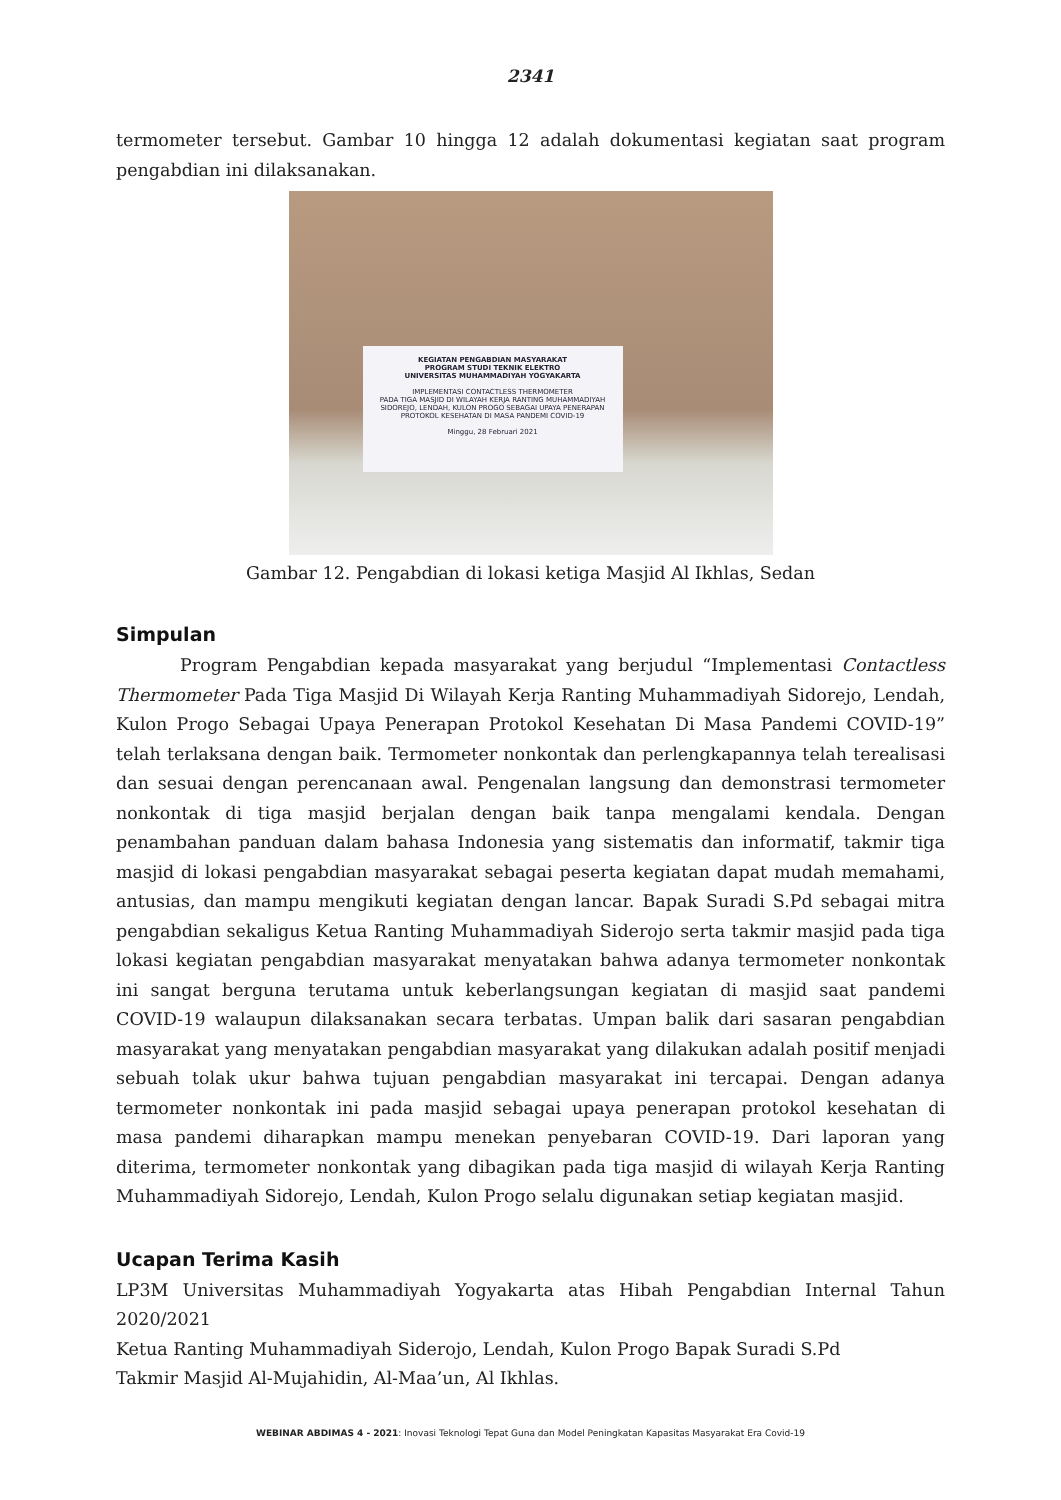2341
termometer tersebut. Gambar 10 hingga 12 adalah dokumentasi kegiatan saat program pengabdian ini dilaksanakan.
KEGIATAN PENGABDIAN MASYARAKAT
PROGRAM STUDI TEKNIK ELEKTRO
UNIVERSITAS MUHAMMADIYAH YOGYAKARTA
IMPLEMENTASI CONTACTLESS THERMOMETER
PADA TIGA MASJID DI WILAYAH KERJA RANTING MUHAMMADIYAH
SIDOREJO, LENDAH, KULON PROGO SEBAGAI UPAYA PENERAPAN
PROTOKOL KESEHATAN DI MASA PANDEMI COVID-19
Minggu, 28 Februari 2021
Gambar 12. Pengabdian di lokasi ketiga Masjid Al Ikhlas, Sedan
Simpulan
Program Pengabdian kepada masyarakat yang berjudul “Implementasi Contactless Thermometer Pada Tiga Masjid Di Wilayah Kerja Ranting Muhammadiyah Sidorejo, Lendah, Kulon Progo Sebagai Upaya Penerapan Protokol Kesehatan Di Masa Pandemi COVID-19” telah terlaksana dengan baik. Termometer nonkontak dan perlengkapannya telah terealisasi dan sesuai dengan perencanaan awal. Pengenalan langsung dan demonstrasi termometer nonkontak di tiga masjid berjalan dengan baik tanpa mengalami kendala. Dengan penambahan panduan dalam bahasa Indonesia yang sistematis dan informatif, takmir tiga masjid di lokasi pengabdian masyarakat sebagai peserta kegiatan dapat mudah memahami, antusias, dan mampu mengikuti kegiatan dengan lancar. Bapak Suradi S.Pd sebagai mitra pengabdian sekaligus Ketua Ranting Muhammadiyah Siderojo serta takmir masjid pada tiga lokasi kegiatan pengabdian masyarakat menyatakan bahwa adanya termometer nonkontak ini sangat berguna terutama untuk keberlangsungan kegiatan di masjid saat pandemi COVID-19 walaupun dilaksanakan secara terbatas. Umpan balik dari sasaran pengabdian masyarakat yang menyatakan pengabdian masyarakat yang dilakukan adalah positif menjadi sebuah tolak ukur bahwa tujuan pengabdian masyarakat ini tercapai. Dengan adanya termometer nonkontak ini pada masjid sebagai upaya penerapan protokol kesehatan di masa pandemi diharapkan mampu menekan penyebaran COVID-19. Dari laporan yang diterima, termometer nonkontak yang dibagikan pada tiga masjid di wilayah Kerja Ranting Muhammadiyah Sidorejo, Lendah, Kulon Progo selalu digunakan setiap kegiatan masjid.
Ucapan Terima Kasih
LP3M Universitas Muhammadiyah Yogyakarta atas Hibah Pengabdian Internal Tahun 2020/2021
Ketua Ranting Muhammadiyah Siderojo, Lendah, Kulon Progo Bapak Suradi S.Pd
Takmir Masjid Al-Mujahidin, Al-Maa’un, Al Ikhlas.
WEBINAR ABDIMAS 4 - 2021: Inovasi Teknologi Tepat Guna dan Model Peningkatan Kapasitas Masyarakat Era Covid-19